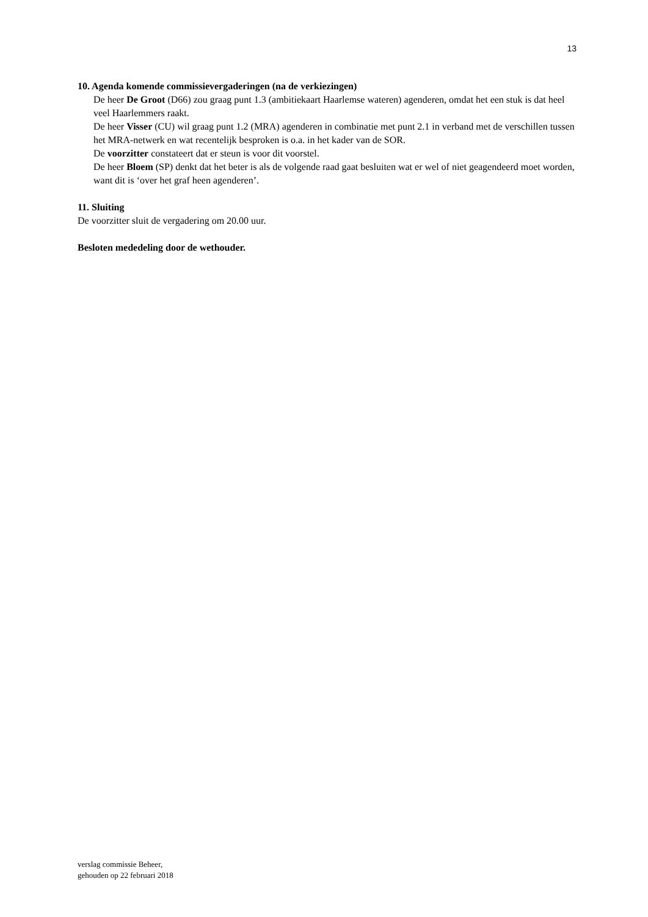13
10. Agenda komende commissievergaderingen (na de verkiezingen)
De heer De Groot (D66) zou graag punt 1.3 (ambitiekaart Haarlemse wateren) agenderen, omdat het een stuk is dat heel veel Haarlemmers raakt.
De heer Visser (CU) wil graag punt 1.2 (MRA) agenderen in combinatie met punt 2.1 in verband met de verschillen tussen het MRA-netwerk en wat recentelijk besproken is o.a. in het kader van de SOR.
De voorzitter constateert dat er steun is voor dit voorstel.
De heer Bloem (SP) denkt dat het beter is als de volgende raad gaat besluiten wat er wel of niet geagendeerd moet worden, want dit is ‘over het graf heen agenderen’.
11. Sluiting
De voorzitter sluit de vergadering om 20.00 uur.
Besloten mededeling door de wethouder.
verslag commissie Beheer,
gehouden op 22 februari 2018